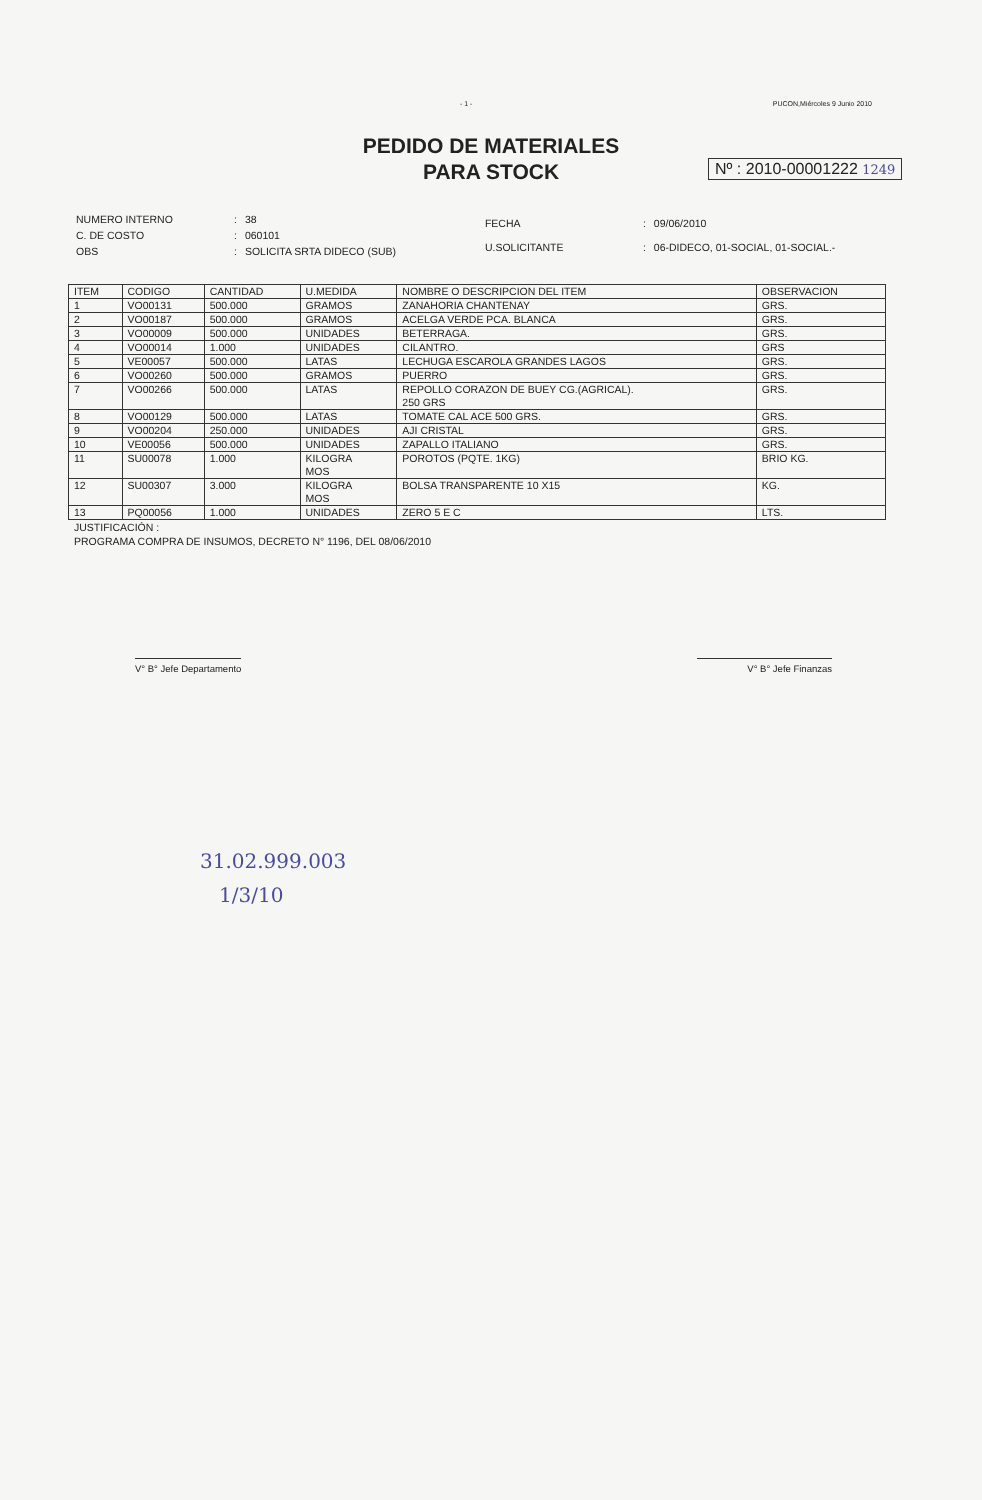- 1 - PUCON,Miércoles 9 Junio 2010
PEDIDO DE MATERIALES
PARA STOCK
Nº : 2010-00001222 1249
| NUMERO INTERNO | : | 38 |
| C. DE COSTO | : | 060101 |
| OBS | : | SOLICITA SRTA DIDECO (SUB) |
| FECHA | : | 09/06/2010 |
| U.SOLICITANTE | : | 06-DIDECO, 01-SOCIAL, 01-SOCIAL.- |
| ITEM | CODIGO | CANTIDAD | U.MEDIDA | NOMBRE O DESCRIPCION DEL ITEM | OBSERVACION |
| --- | --- | --- | --- | --- | --- |
| 1 | VO00131 | 500.000 | GRAMOS | ZANAHORIA CHANTENAY | GRS. |
| 2 | VO00187 | 500.000 | GRAMOS | ACELGA VERDE PCA. BLANCA | GRS. |
| 3 | VO00009 | 500.000 | UNIDADES | BETERRAGA. | GRS. |
| 4 | VO00014 | 1.000 | UNIDADES | CILANTRO. | GRS |
| 5 | VE00057 | 500.000 | LATAS | LECHUGA ESCAROLA GRANDES LAGOS | GRS. |
| 6 | VO00260 | 500.000 | GRAMOS | PUERRO | GRS. |
| 7 | VO00266 | 500.000 | LATAS | REPOLLO CORAZON DE BUEY CG.(AGRICAL). 250 GRS | GRS. |
| 8 | VO00129 | 500.000 | LATAS | TOMATE CAL ACE 500 GRS. | GRS. |
| 9 | VO00204 | 250.000 | UNIDADES | AJI CRISTAL | GRS. |
| 10 | VE00056 | 500.000 | UNIDADES | ZAPALLO ITALIANO | GRS. |
| 11 | SU00078 | 1.000 | KILOGRA MOS | POROTOS (PQTE. 1KG) | BRIO KG. |
| 12 | SU00307 | 3.000 | KILOGRA MOS | BOLSA TRANSPARENTE 10 X15 | KG. |
| 13 | PQ00056 | 1.000 | UNIDADES | ZERO 5 E C | LTS. |
JUSTIFICACIÓN :
PROGRAMA COMPRA DE INSUMOS, DECRETO N° 1196, DEL 08/06/2010
V° B° Jefe Departamento V° B° Jefe Finanzas
31.02.999.003
1/3/10